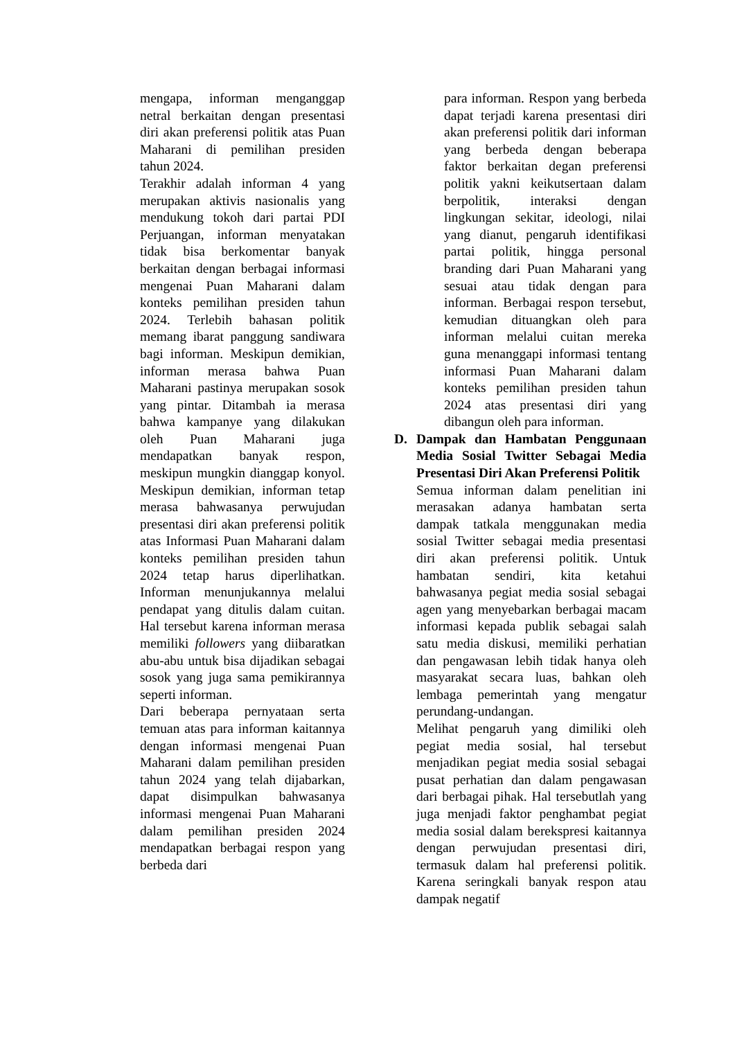mengapa, informan menganggap netral berkaitan dengan presentasi diri akan preferensi politik atas Puan Maharani di pemilihan presiden tahun 2024.
Terakhir adalah informan 4 yang merupakan aktivis nasionalis yang mendukung tokoh dari partai PDI Perjuangan, informan menyatakan tidak bisa berkomentar banyak berkaitan dengan berbagai informasi mengenai Puan Maharani dalam konteks pemilihan presiden tahun 2024. Terlebih bahasan politik memang ibarat panggung sandiwara bagi informan. Meskipun demikian, informan merasa bahwa Puan Maharani pastinya merupakan sosok yang pintar. Ditambah ia merasa bahwa kampanye yang dilakukan oleh Puan Maharani juga mendapatkan banyak respon, meskipun mungkin dianggap konyol. Meskipun demikian, informan tetap merasa bahwasanya perwujudan presentasi diri akan preferensi politik atas Informasi Puan Maharani dalam konteks pemilihan presiden tahun 2024 tetap harus diperlihatkan. Informan menunjukannya melalui pendapat yang ditulis dalam cuitan. Hal tersebut karena informan merasa memiliki followers yang diibaratkan abu-abu untuk bisa dijadikan sebagai sosok yang juga sama pemikirannya seperti informan.
Dari beberapa pernyataan serta temuan atas para informan kaitannya dengan informasi mengenai Puan Maharani dalam pemilihan presiden tahun 2024 yang telah dijabarkan, dapat disimpulkan bahwasanya informasi mengenai Puan Maharani dalam pemilihan presiden 2024 mendapatkan berbagai respon yang berbeda dari
para informan. Respon yang berbeda dapat terjadi karena presentasi diri akan preferensi politik dari informan yang berbeda dengan beberapa faktor berkaitan degan preferensi politik yakni keikutsertaan dalam berpolitik, interaksi dengan lingkungan sekitar, ideologi, nilai yang dianut, pengaruh identifikasi partai politik, hingga personal branding dari Puan Maharani yang sesuai atau tidak dengan para informan. Berbagai respon tersebut, kemudian dituangkan oleh para informan melalui cuitan mereka guna menanggapi informasi tentang informasi Puan Maharani dalam konteks pemilihan presiden tahun 2024 atas presentasi diri yang dibangun oleh para informan.
D. Dampak dan Hambatan Penggunaan Media Sosial Twitter Sebagai Media Presentasi Diri Akan Preferensi Politik
Semua informan dalam penelitian ini merasakan adanya hambatan serta dampak tatkala menggunakan media sosial Twitter sebagai media presentasi diri akan preferensi politik. Untuk hambatan sendiri, kita ketahui bahwasanya pegiat media sosial sebagai agen yang menyebarkan berbagai macam informasi kepada publik sebagai salah satu media diskusi, memiliki perhatian dan pengawasan lebih tidak hanya oleh masyarakat secara luas, bahkan oleh lembaga pemerintah yang mengatur perundang-undangan.
Melihat pengaruh yang dimiliki oleh pegiat media sosial, hal tersebut menjadikan pegiat media sosial sebagai pusat perhatian dan dalam pengawasan dari berbagai pihak. Hal tersebutlah yang juga menjadi faktor penghambat pegiat media sosial dalam berekspresi kaitannya dengan perwujudan presentasi diri, termasuk dalam hal preferensi politik. Karena seringkali banyak respon atau dampak negatif